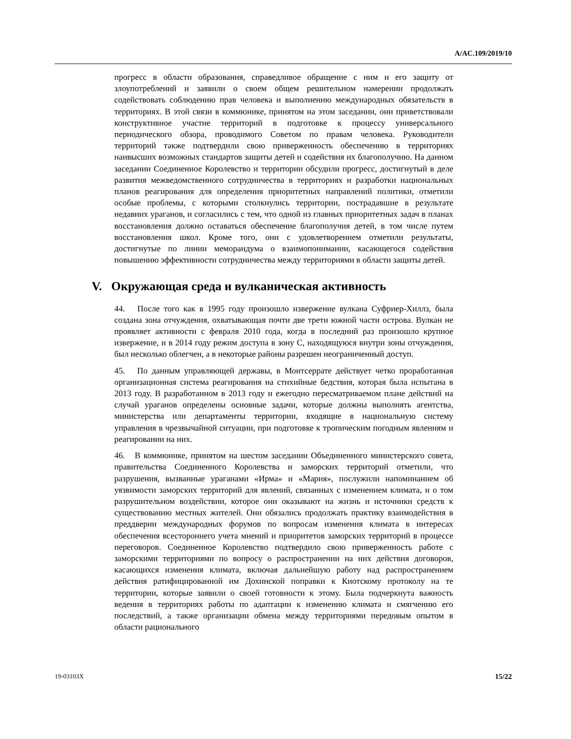A/AC.109/2019/10
прогресс в области образования, справедливое обращение с ним и его защиту от злоупотреблений и заявили о своем общем решительном намерении продолжать содействовать соблюдению прав человека и выполнению международных обязательств в территориях. В этой связи в коммюнике, принятом на этом заседании, они приветствовали конструктивное участие территорий в подготовке к процессу универсального периодического обзора, проводимого Советом по правам человека. Руководители территорий также подтвердили свою приверженность обеспечению в территориях наивысших возможных стандартов защиты детей и содействия их благополучию. На данном заседании Соединенное Королевство и территории обсудили прогресс, достигнутый в деле развития межведомственного сотрудничества в территориях и разработки национальных планов реагирования для определения приоритетных направлений политики, отметили особые проблемы, с которыми столкнулись территории, пострадавшие в результате недавних ураганов, и согласились с тем, что одной из главных приоритетных задач в планах восстановления должно оставаться обеспечение благополучия детей, в том числе путем восстановления школ. Кроме того, они с удовлетворением отметили результаты, достигнутые по линии меморандума о взаимопонимании, касающегося содействия повышению эффективности сотрудничества между территориями в области защиты детей.
V. Окружающая среда и вулканическая активность
44. После того как в 1995 году произошло извержение вулкана Суфриер-Хиллз, была создана зона отчуждения, охватывающая почти две трети южной части острова. Вулкан не проявляет активности с февраля 2010 года, когда в последний раз произошло крупное извержение, и в 2014 году режим доступа в зону C, находящуюся внутри зоны отчуждения, был несколько облегчен, а в некоторые районы разрешен неограниченный доступ.
45. По данным управляющей державы, в Монтсеррате действует четко проработанная организационная система реагирования на стихийные бедствия, которая была испытана в 2013 году. В разработанном в 2013 году и ежегодно пересматриваемом плане действий на случай ураганов определены основные задачи, которые должны выполнять агентства, министерства или департаменты территории, входящие в национальную систему управления в чрезвычайной ситуации, при подготовке к тропическим погодным явлениям и реагировании на них.
46. В коммюнике, принятом на шестом заседании Объединенного министерского совета, правительства Соединенного Королевства и заморских территорий отметили, что разрушения, вызванные ураганами «Ирма» и «Мария», послужили напоминанием об уязвимости заморских территорий для явлений, связанных с изменением климата, и о том разрушительном воздействии, которое они оказывают на жизнь и источники средств к существованию местных жителей. Они обязались продолжать практику взаимодействия в преддверии международных форумов по вопросам изменения климата в интересах обеспечения всестороннего учета мнений и приоритетов заморских территорий в процессе переговоров. Соединенное Королевство подтвердило свою приверженность работе с заморскими территориями по вопросу о распространении на них действия договоров, касающихся изменения климата, включая дальнейшую работу над распространением действия ратифицированной им Дохинской поправки к Киотскому протоколу на те территории, которые заявили о своей готовности к этому. Была подчеркнута важность ведения в территориях работы по адаптации к изменению климата и смягчению его последствий, а также организации обмена между территориями передовым опытом в области рационального
19-03103X 15/22